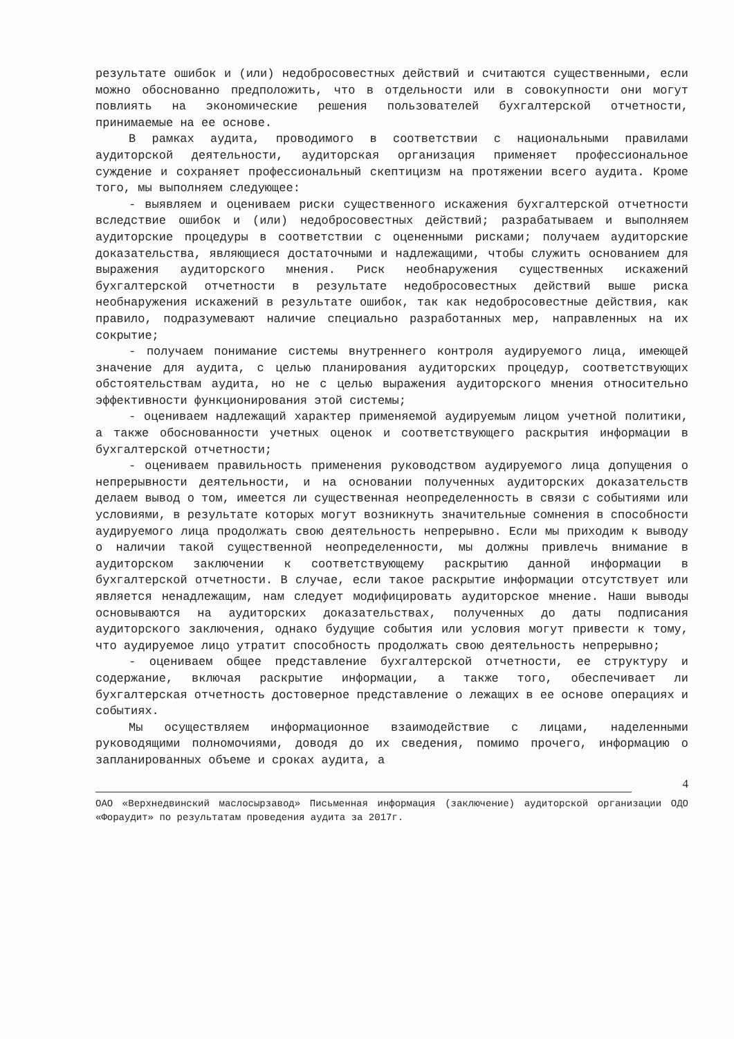результате ошибок и (или) недобросовестных действий и считаются существенными, если можно обоснованно предположить, что в отдельности или в совокупности они могут повлиять на экономические решения пользователей бухгалтерской отчетности, принимаемые на ее основе.
В рамках аудита, проводимого в соответствии с национальными правилами аудиторской деятельности, аудиторская организация применяет профессиональное суждение и сохраняет профессиональный скептицизм на протяжении всего аудита. Кроме того, мы выполняем следующее:
- выявляем и оцениваем риски существенного искажения бухгалтерской отчетности вследствие ошибок и (или) недобросовестных действий; разрабатываем и выполняем аудиторские процедуры в соответствии с оцененными рисками; получаем аудиторские доказательства, являющиеся достаточными и надлежащими, чтобы служить основанием для выражения аудиторского мнения. Риск необнаружения существенных искажений бухгалтерской отчетности в результате недобросовестных действий выше риска необнаружения искажений в результате ошибок, так как недобросовестные действия, как правило, подразумевают наличие специально разработанных мер, направленных на их сокрытие;
- получаем понимание системы внутреннего контроля аудируемого лица, имеющей значение для аудита, с целью планирования аудиторских процедур, соответствующих обстоятельствам аудита, но не с целью выражения аудиторского мнения относительно эффективности функционирования этой системы;
- оцениваем надлежащий характер применяемой аудируемым лицом учетной политики, а также обоснованности учетных оценок и соответствующего раскрытия информации в бухгалтерской отчетности;
- оцениваем правильность применения руководством аудируемого лица допущения о непрерывности деятельности, и на основании полученных аудиторских доказательств делаем вывод о том, имеется ли существенная неопределенность в связи с событиями или условиями, в результате которых могут возникнуть значительные сомнения в способности аудируемого лица продолжать свою деятельность непрерывно. Если мы приходим к выводу о наличии такой существенной неопределенности, мы должны привлечь внимание в аудиторском заключении к соответствующему раскрытию данной информации в бухгалтерской отчетности. В случае, если такое раскрытие информации отсутствует или является ненадлежащим, нам следует модифицировать аудиторское мнение. Наши выводы основываются на аудиторских доказательствах, полученных до даты подписания аудиторского заключения, однако будущие события или условия могут привести к тому, что аудируемое лицо утратит способность продолжать свою деятельность непрерывно;
- оцениваем общее представление бухгалтерской отчетности, ее структуру и содержание, включая раскрытие информации, а также того, обеспечивает ли бухгалтерская отчетность достоверное представление о лежащих в ее основе операциях и событиях.
Мы осуществляем информационное взаимодействие с лицами, наделенными руководящими полномочиями, доводя до их сведения, помимо прочего, информацию о запланированных объеме и сроках аудита, а
4
ОАО «Верхнедвинский маслосырзавод» Письменная информация (заключение) аудиторской организации ОДО «Фораудит» по результатам проведения аудита за 2017г.